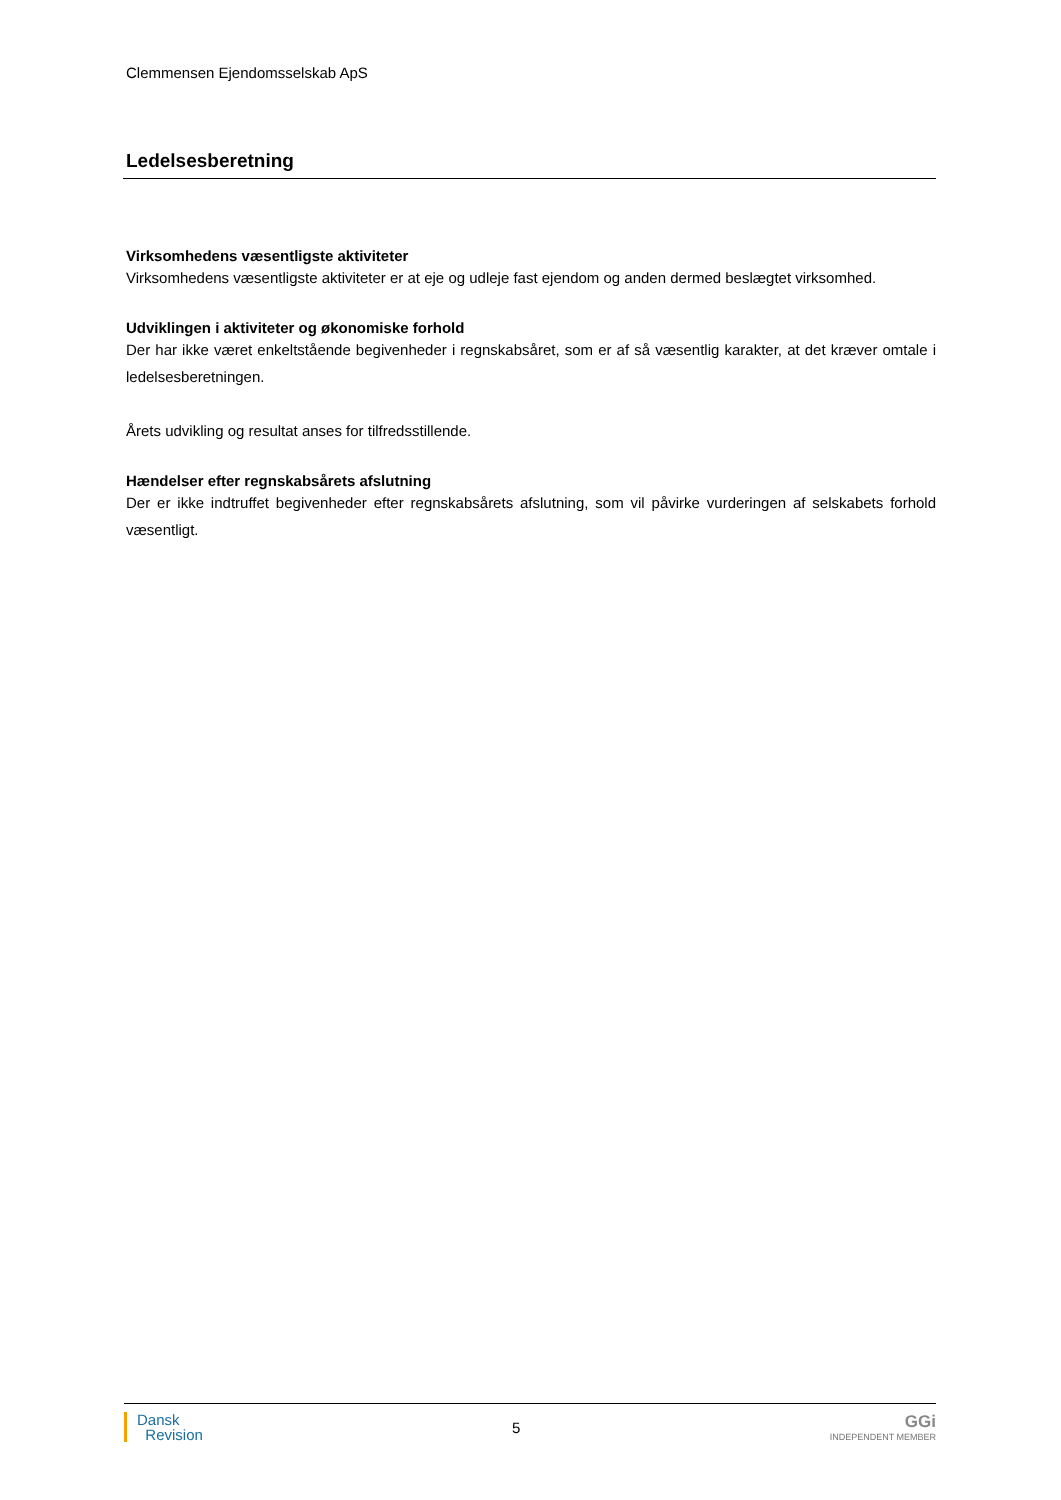Clemmensen Ejendomsselskab ApS
Ledelsesberetning
Virksomhedens væsentligste aktiviteter
Virksomhedens væsentligste aktiviteter er at eje og udleje fast ejendom og anden dermed beslægtet virksomhed.
Udviklingen i aktiviteter og økonomiske forhold
Der har ikke været enkeltstående begivenheder i regnskabsåret, som er af så væsentlig karakter, at det kræver omtale i ledelsesberetningen.
Årets udvikling og resultat anses for tilfredsstillende.
Hændelser efter regnskabsårets afslutning
Der er ikke indtruffet begivenheder efter regnskabsårets afslutning, som vil påvirke vurderingen af selskabets forhold væsentligt.
Dansk
Revision
5
GGi
INDEPENDENT MEMBER